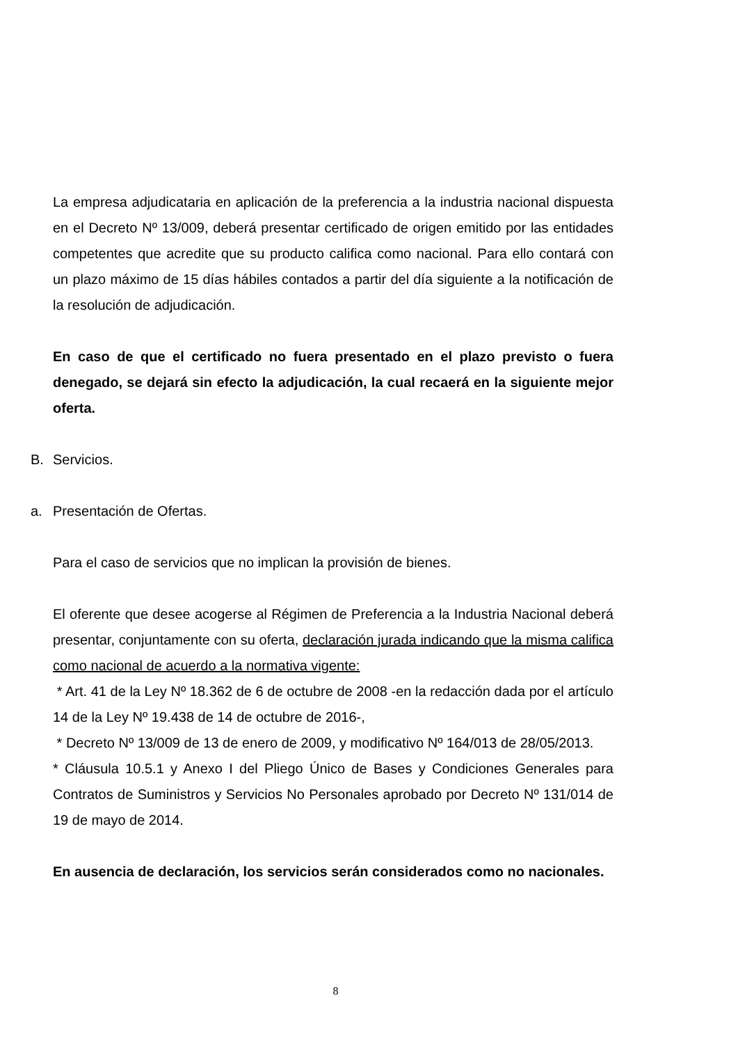La empresa adjudicataria en aplicación de la preferencia a la industria nacional dispuesta en el Decreto Nº 13/009, deberá presentar certificado de origen emitido por las entidades competentes que acredite que su producto califica como nacional. Para ello contará con un plazo máximo de 15 días hábiles contados a partir del día siguiente a la notificación de la resolución de adjudicación.
En caso de que el certificado no fuera presentado en el plazo previsto o fuera denegado, se dejará sin efecto la adjudicación, la cual recaerá en la siguiente mejor oferta.
B. Servicios.
a. Presentación de Ofertas.
Para el caso de servicios que no implican la provisión de bienes.
El oferente que desee acogerse al Régimen de Preferencia a la Industria Nacional deberá presentar, conjuntamente con su oferta, declaración jurada indicando que la misma califica como nacional de acuerdo a la normativa vigente:
* Art. 41 de la Ley Nº 18.362 de 6 de octubre de 2008 -en la redacción dada por el artículo 14 de la Ley Nº 19.438 de 14 de octubre de 2016-,
* Decreto Nº 13/009 de 13 de enero de 2009, y modificativo Nº 164/013 de 28/05/2013.
* Cláusula 10.5.1 y Anexo I del Pliego Único de Bases y Condiciones Generales para Contratos de Suministros y Servicios No Personales aprobado por Decreto Nº 131/014 de 19 de mayo de 2014.
En ausencia de declaración, los servicios serán considerados como no nacionales.
8